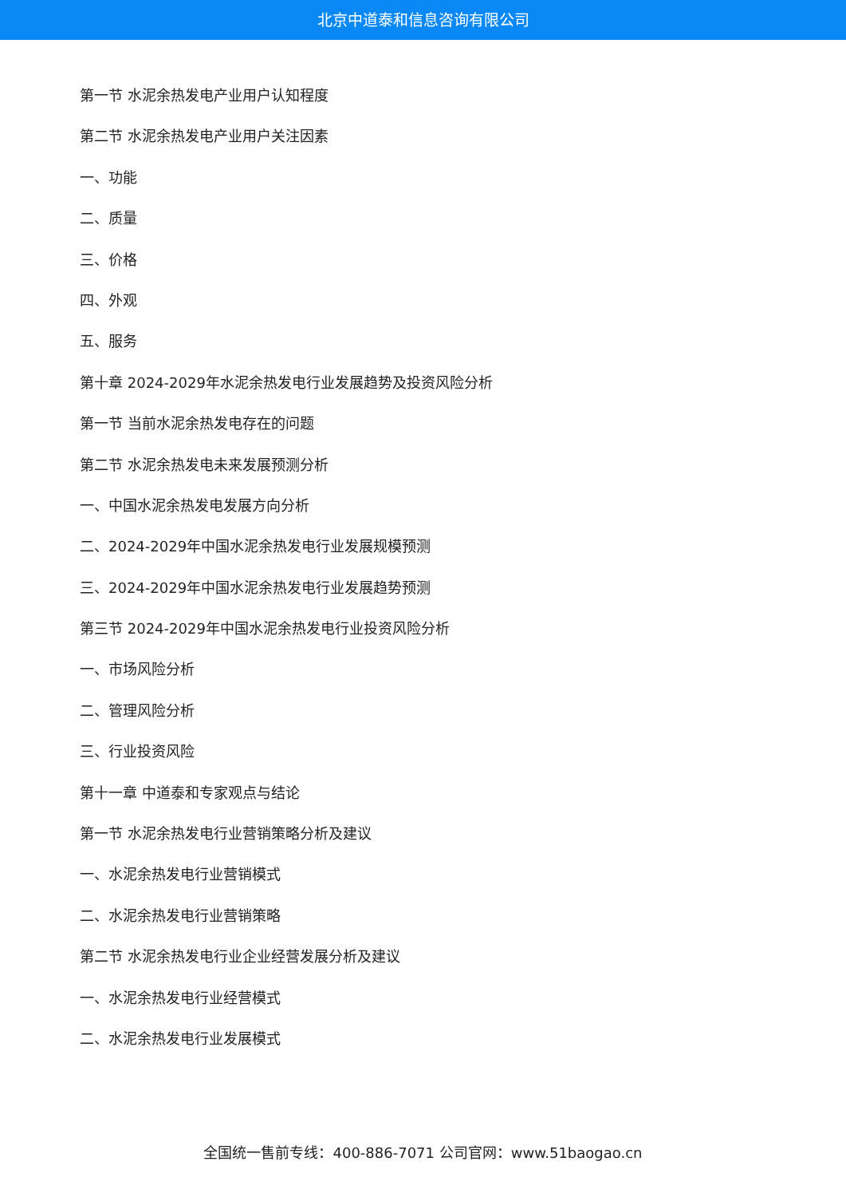北京中道泰和信息咨询有限公司
第一节 水泥余热发电产业用户认知程度
第二节 水泥余热发电产业用户关注因素
一、功能
二、质量
三、价格
四、外观
五、服务
第十章 2024-2029年水泥余热发电行业发展趋势及投资风险分析
第一节 当前水泥余热发电存在的问题
第二节 水泥余热发电未来发展预测分析
一、中国水泥余热发电发展方向分析
二、2024-2029年中国水泥余热发电行业发展规模预测
三、2024-2029年中国水泥余热发电行业发展趋势预测
第三节 2024-2029年中国水泥余热发电行业投资风险分析
一、市场风险分析
二、管理风险分析
三、行业投资风险
第十一章 中道泰和专家观点与结论
第一节 水泥余热发电行业营销策略分析及建议
一、水泥余热发电行业营销模式
二、水泥余热发电行业营销策略
第二节 水泥余热发电行业企业经营发展分析及建议
一、水泥余热发电行业经营模式
二、水泥余热发电行业发展模式
全国统一售前专线：400-886-7071 公司官网：www.51baogao.cn